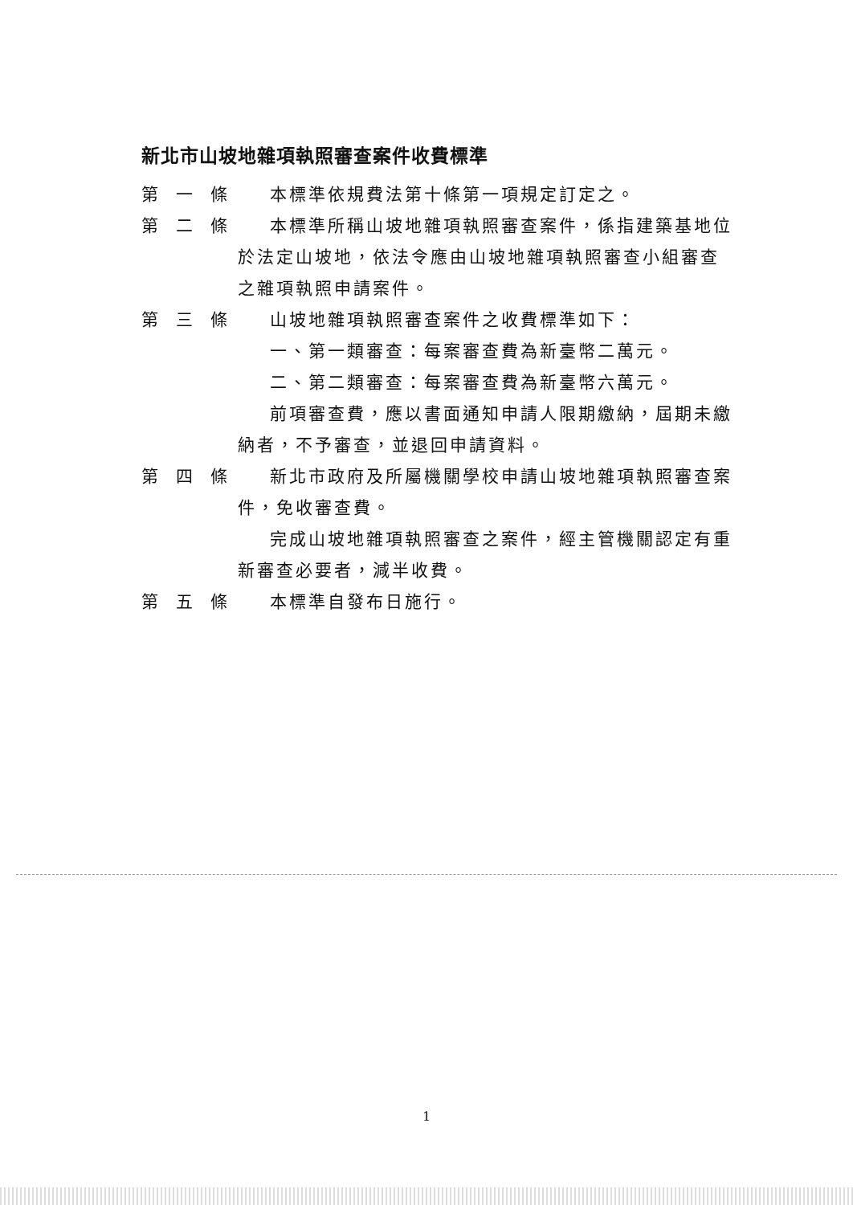新北市山坡地雜項執照審查案件收費標準
第一條 本標準依規費法第十條第一項規定訂定之。
第二條 本標準所稱山坡地雜項執照審查案件，係指建築基地位
於法定山坡地，依法令應由山坡地雜項執照審查小組審查之雜項執照申請案件。
第三條 山坡地雜項執照審查案件之收費標準如下：
一、第一類審查：每案審查費為新臺幣二萬元。
二、第二類審查：每案審查費為新臺幣六萬元。
前項審查費，應以書面通知申請人限期繳納，屆期未繳
納者，不予審查，並退回申請資料。
第四條 新北市政府及所屬機關學校申請山坡地雜項執照審查案
件，免收審查費。
完成山坡地雜項執照審查之案件，經主管機關認定有重
新審查必要者，減半收費。
第五條 本標準自發布日施行。
1